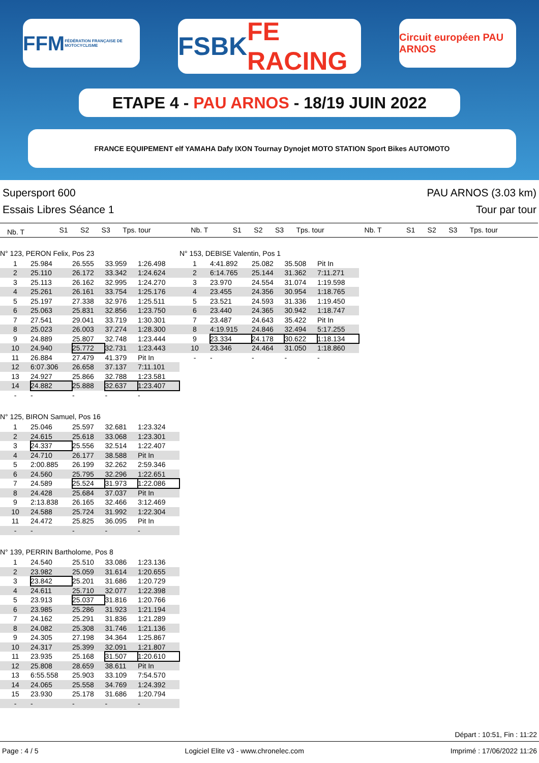FFM
FÉDÉRATION FRANÇAISE DE MOTOCYCLISME
FSBK FE RACING
Circuit européen PAU ARNOS
ETAPE 4 - PAU ARNOS - 18/19 JUIN 2022
FRANCE EQUIPEMENT elf YAMAHA Dafy IXON Tournay Dynojet MOTO STATION Sport Bikes AUTOMOTO
Supersport 600 PAU ARNOS (3.03 km)
Essais Libres Séance 1 Tour par tour
| Nb. T | S1 | S2 | S3 | Tps. tour | Nb. T | S1 | S2 | S3 | Tps. tour | Nb. T | S1 | S2 | S3 | Tps. tour |
| --- | --- | --- | --- | --- | --- | --- | --- | --- | --- | --- | --- | --- | --- | --- |
| N° 123, PERON Felix, Pos 23 | | | | |
| 1 | 25.984 | 26.555 | 33.959 | 1:26.498 |
| 2 | 25.110 | 26.172 | 33.342 | 1:24.624 |
| 3 | 25.113 | 26.162 | 32.995 | 1:24.270 |
| 4 | 25.261 | 26.161 | 33.754 | 1:25.176 |
| 5 | 25.197 | 27.338 | 32.976 | 1:25.511 |
| 6 | 25.063 | 25.831 | 32.856 | 1:23.750 |
| 7 | 27.541 | 29.041 | 33.719 | 1:30.301 |
| 8 | 25.023 | 26.003 | 37.274 | 1:28.300 |
| 9 | 24.889 | 25.807 | 32.748 | 1:23.444 |
| 10 | 24.940 | 25.772 | 32.731 | 1:23.443 |
| 11 | 26.884 | 27.479 | 41.379 | Pit In |
| 12 | 6:07.306 | 26.658 | 37.137 | 7:11.101 |
| 13 | 24.927 | 25.866 | 32.788 | 1:23.581 |
| 14 | 24.882 | 25.888 | 32.637 | 1:23.407 |
| - | - | - | - | - |
| N° 125, BIRON Samuel, Pos 16 | | | | |
| 1 | 25.046 | 25.597 | 32.681 | 1:23.324 |
| 2 | 24.615 | 25.618 | 33.068 | 1:23.301 |
| 3 | 24.337 | 25.556 | 32.514 | 1:22.407 |
| 4 | 24.710 | 26.177 | 38.588 | Pit In |
| 5 | 2:00.885 | 26.199 | 32.262 | 2:59.346 |
| 6 | 24.560 | 25.795 | 32.296 | 1:22.651 |
| 7 | 24.589 | 25.524 | 31.973 | 1:22.086 |
| 8 | 24.428 | 25.684 | 37.037 | Pit In |
| 9 | 2:13.838 | 26.165 | 32.466 | 3:12.469 |
| 10 | 24.588 | 25.724 | 31.992 | 1:22.304 |
| 11 | 24.472 | 25.825 | 36.095 | Pit In |
| - | - | - | - | - |
| N° 139, PERRIN Bartholome, Pos 8 | | | | |
| 1 | 24.540 | 25.510 | 33.086 | 1:23.136 |
| 2 | 23.982 | 25.059 | 31.614 | 1:20.655 |
| 3 | 23.842 | 25.201 | 31.686 | 1:20.729 |
| 4 | 24.611 | 25.710 | 32.077 | 1:22.398 |
| 5 | 23.913 | 25.037 | 31.816 | 1:20.766 |
| 6 | 23.985 | 25.286 | 31.923 | 1:21.194 |
| 7 | 24.162 | 25.291 | 31.836 | 1:21.289 |
| 8 | 24.082 | 25.308 | 31.746 | 1:21.136 |
| 9 | 24.305 | 27.198 | 34.364 | 1:25.867 |
| 10 | 24.317 | 25.399 | 32.091 | 1:21.807 |
| 11 | 23.935 | 25.168 | 31.507 | 1:20.610 |
| 12 | 25.808 | 28.659 | 38.611 | Pit In |
| 13 | 6:55.558 | 25.903 | 33.109 | 7:54.570 |
| 14 | 24.065 | 25.558 | 34.769 | 1:24.392 |
| 15 | 23.930 | 25.178 | 31.686 | 1:20.794 |
| - | - | - | - | - |
| N° 153, DEBISE Valentin, Pos 1 | | | | |
| 1 | 4:41.892 | 25.082 | 35.508 | Pit In |
| 2 | 6:14.765 | 25.144 | 31.362 | 7:11.271 |
| 3 | 23.970 | 24.554 | 31.074 | 1:19.598 |
| 4 | 23.455 | 24.356 | 30.954 | 1:18.765 |
| 5 | 23.521 | 24.593 | 31.336 | 1:19.450 |
| 6 | 23.440 | 24.365 | 30.942 | 1:18.747 |
| 7 | 23.487 | 24.643 | 35.422 | Pit In |
| 8 | 4:19.915 | 24.846 | 32.494 | 5:17.255 |
| 9 | 23.334 | 24.178 | 30.622 | 1:18.134 |
| 10 | 23.346 | 24.464 | 31.050 | 1:18.860 |
| - | - | - | - | - |
Départ : 10:51, Fin : 11:22
Page : 4 / 5 Logiciel Elite v3 - www.chronelec.com Imprimé : 17/06/2022 11:26